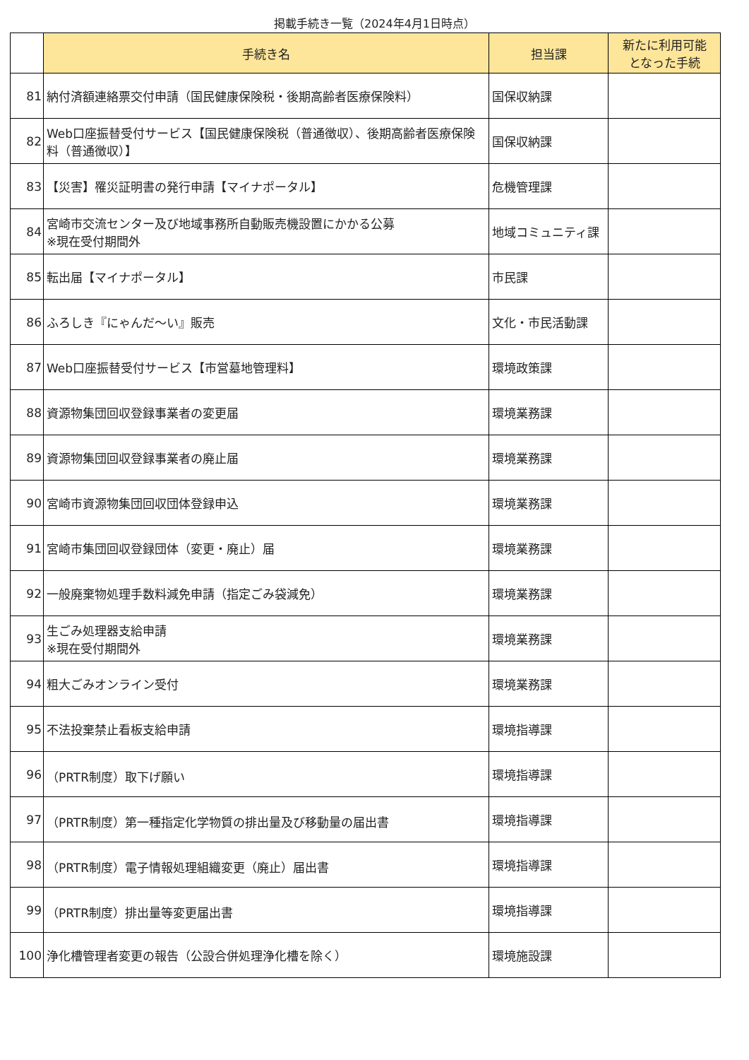掲載手続き一覧（2024年4月1日時点）
| | 手続き名 | 担当課 | 新たに利用可能 となった手続 |
| --- | --- | --- | --- |
| 81 | 納付済額連絡票交付申請（国民健康保険税・後期高齢者医療保険料） | 国保収納課 | |
| 82 | Web口座振替受付サービス【国民健康保険税（普通徴収）、後期高齢者医療保険料（普通徴収）】 | 国保収納課 | |
| 83 | 【災害】罹災証明書の発行申請【マイナポータル】 | 危機管理課 | |
| 84 | 宮崎市交流センター及び地域事務所自動販売機設置にかかる公募 ※現在受付期間外 | 地域コミュニティ課 | |
| 85 | 転出届【マイナポータル】 | 市民課 | |
| 86 | ふろしき『にゃんだ～い』販売 | 文化・市民活動課 | |
| 87 | Web口座振替受付サービス【市営墓地管理料】 | 環境政策課 | |
| 88 | 資源物集団回収登録事業者の変更届 | 環境業務課 | |
| 89 | 資源物集団回収登録事業者の廃止届 | 環境業務課 | |
| 90 | 宮崎市資源物集団回収団体登録申込 | 環境業務課 | |
| 91 | 宮崎市集団回収登録団体（変更・廃止）届 | 環境業務課 | |
| 92 | 一般廃棄物処理手数料減免申請（指定ごみ袋減免） | 環境業務課 | |
| 93 | 生ごみ処理器支給申請 ※現在受付期間外 | 環境業務課 | |
| 94 | 粗大ごみオンライン受付 | 環境業務課 | |
| 95 | 不法投棄禁止看板支給申請 | 環境指導課 | |
| 96 | （PRTR制度）取下げ願い | 環境指導課 | |
| 97 | （PRTR制度）第一種指定化学物質の排出量及び移動量の届出書 | 環境指導課 | |
| 98 | （PRTR制度）電子情報処理組織変更（廃止）届出書 | 環境指導課 | |
| 99 | （PRTR制度）排出量等変更届出書 | 環境指導課 | |
| 100 | 浄化槽管理者変更の報告（公設合併処理浄化槽を除く） | 環境施設課 | |